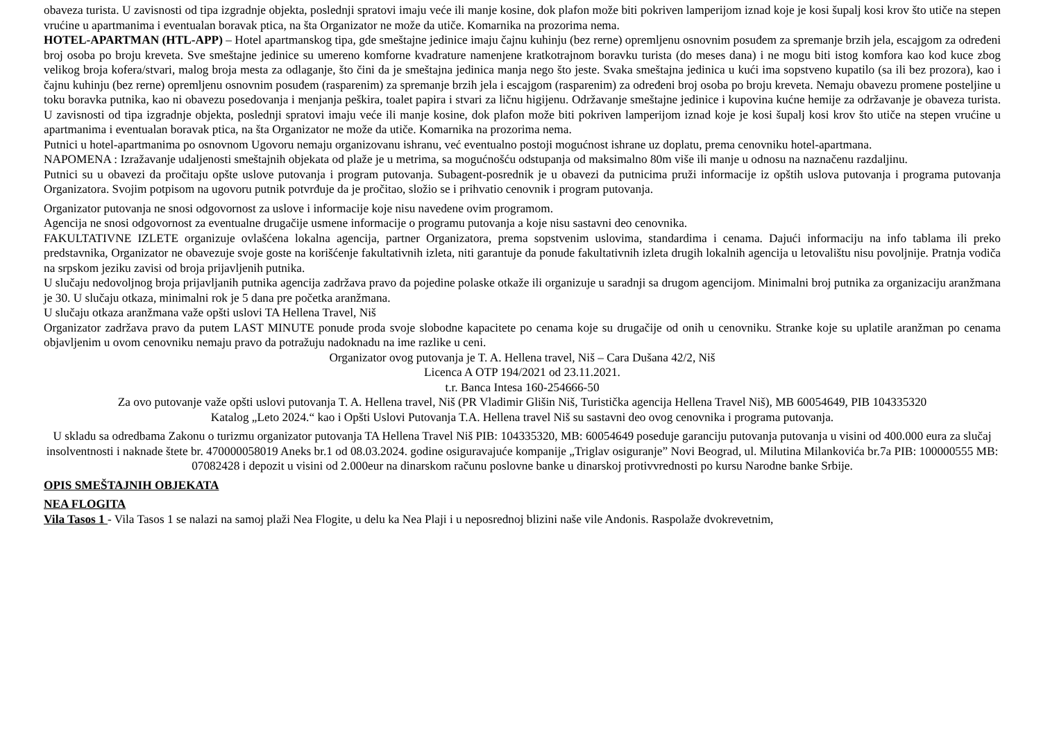obaveza turista. U zavisnosti od tipa izgradnje objekta, poslednji spratovi imaju veće ili manje kosine, dok plafon može biti pokriven lamperijom iznad koje je kosi šupalj kosi krov što utiče na stepen vrućine u apartmanima i eventualan boravak ptica, na šta Organizator ne može da utiče. Komarnika na prozorima nema.
HOTEL-APARTMAN (HTL-APP) – Hotel apartmanskog tipa, gde smeštajne jedinice imaju čajnu kuhinju (bez rerne) opremljenu osnovnim posuđem za spremanje brzih jela, escajgom za određeni broj osoba po broju kreveta. Sve smeštajne jedinice su umereno komforne kvadrature namenjene kratkotrajnom boravku turista (do meses dana) i ne mogu biti istog komfora kao kod kuce zbog velikog broja kofera/stvari, malog broja mesta za odlaganje, što čini da je smeštajna jedinica manja nego što jeste. Svaka smeštajna jedinica u kući ima sopstveno kupatilo (sa ili bez prozora), kao i čajnu kuhinju (bez rerne) opremljenu osnovnim posuđem (rasparenim) za spremanje brzih jela i escajgom (rasparenim) za određeni broj osoba po broju kreveta. Nemaju obavezu promene posteljine u toku boravka putnika, kao ni obavezu posedovanja i menjanja peškira, toalet papira i stvari za ličnu higijenu. Održavanje smeštajne jedinice i kupovina kućne hemije za održavanje je obaveza turista. U zavisnosti od tipa izgradnje objekta, poslednji spratovi imaju veće ili manje kosine, dok plafon može biti pokriven lamperijom iznad koje je kosi šupalj kosi krov što utiče na stepen vrućine u apartmanima i eventualan boravak ptica, na šta Organizator ne može da utiče. Komarnika na prozorima nema.
Putnici u hotel-apartmanima po osnovnom Ugovoru nemaju organizovanu ishranu, već eventualno postoji mogućnost ishrane uz doplatu, prema cenovniku hotel-apartmana.
NAPOMENA : Izražavanje udaljenosti smeštajnih objekata od plaže je u metrima, sa mogućnošću odstupanja od maksimalno 80m više ili manje u odnosu na naznačenu razdaljinu.
Putnici su u obavezi da pročitaju opšte uslove putovanja i program putovanja. Subagent-posrednik je u obavezi da putnicima pruži informacije iz opštih uslova putovanja i programa putovanja Organizatora. Svojim potpisom na ugovoru putnik potvrđuje da je pročitao, složio se i prihvatio cenovnik i program putovanja.
Organizator putovanja ne snosi odgovornost za uslove i informacije koje nisu navedene ovim programom.
Agencija ne snosi odgovornost za eventualne drugačije usmene informacije o programu putovanja a koje nisu sastavni deo cenovnika.
FAKULTATIVNE IZLETE organizuje ovlašćena lokalna agencija, partner Organizatora, prema sopstvenim uslovima, standardima i cenama. Dajući informaciju na info tablama ili preko predstavnika, Organizator ne obavezuje svoje goste na korišćenje fakultativnih izleta, niti garantuje da ponude fakultativnih izleta drugih lokalnih agencija u letovalištu nisu povoljnije. Pratnja vodiča na srpskom jeziku zavisi od broja prijavljenih putnika.
U slučaju nedovoljnog broja prijavljanih putnika agencija zadržava pravo da pojedine polaske otkaže ili organizuje u saradnji sa drugom agencijom. Minimalni broj putnika za organizaciju aranžmana je 30. U slučaju otkaza, minimalni rok je 5 dana pre početka aranžmana.
U slučaju otkaza aranžmana važe opšti uslovi TA Hellena Travel, Niš
Organizator zadržava pravo da putem LAST MINUTE ponude proda svoje slobodne kapacitete po cenama koje su drugačije od onih u cenovniku. Stranke koje su uplatile aranžman po cenama objavljenim u ovom cenovniku nemaju pravo da potražuju nadoknadu na ime razlike u ceni.
Organizator ovog putovanja je T. A. Hellena travel, Niš – Cara Dušana 42/2, Niš
Licenca A OTP 194/2021 od 23.11.2021.
t.r. Banca Intesa 160-254666-50
Za ovo putovanje važe opšti uslovi putovanja T. A. Hellena travel, Niš (PR Vladimir Glišin Niš, Turistička agencija Hellena Travel Niš), MB 60054649, PIB 104335320
Katalog „Leto 2024.“ kao i Opšti Uslovi Putovanja T.A. Hellena travel Niš su sastavni deo ovog cenovnika i programa putovanja.
U skladu sa odredbama Zakonu o turizmu organizator putovanja TA Hellena Travel Niš PIB: 104335320, MB: 60054649 poseduje garanciju putovanja putovanja u visini od 400.000 eura za slučaj insolventnosti i naknade štete br. 470000058019 Aneks br.1 od 08.03.2024. godine osiguravajuće kompanije „Triglav osiguranje” Novi Beograd, ul. Milutina Milankovića br.7a PIB: 100000555 MB: 07082428 i depozit u visini od 2.000eur na dinarskom računu poslovne banke u dinarskoj protivvrednosti po kursu Narodne banke Srbije.
OPIS SMEŠTAJNIH OBJEKATA
NEA FLOGITA
Vila Tasos 1 - Vila Tasos 1 se nalazi na samoj plaži Nea Flogite, u delu ka Nea Plaji i u neposrednoj blizini naše vile Andonis. Raspolaže dvokrevetnim,